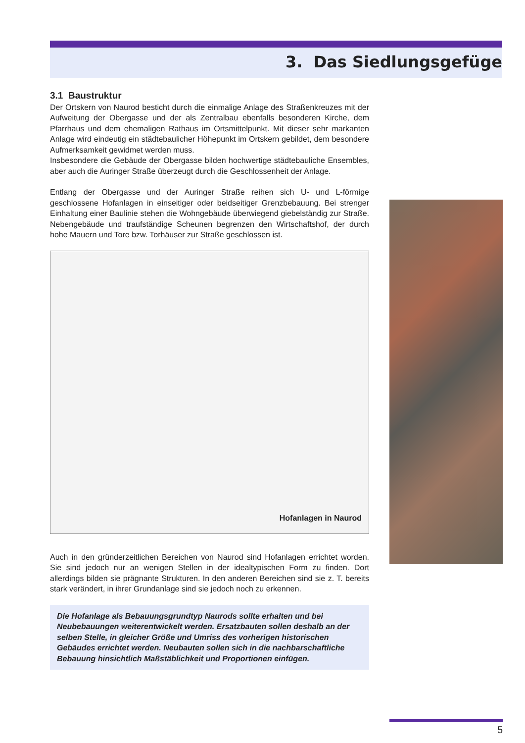3. Das Siedlungsgefüge
3.1 Baustruktur
Der Ortskern von Naurod besticht durch die einmalige Anlage des Straßenkreuzes mit der Aufweitung der Obergasse und der als Zentralbau ebenfalls besonderen Kirche, dem Pfarrhaus und dem ehemaligen Rathaus im Ortsmittelpunkt. Mit dieser sehr markanten Anlage wird eindeutig ein städtebaulicher Höhepunkt im Ortskern gebildet, dem besondere Aufmerksamkeit gewidmet werden muss.
Insbesondere die Gebäude der Obergasse bilden hochwertige städtebauliche Ensembles, aber auch die Auringer Straße überzeugt durch die Geschlossenheit der Anlage.
Entlang der Obergasse und der Auringer Straße reihen sich U- und L-förmige geschlossene Hofanlagen in einseitiger oder beidseitiger Grenzbebauung. Bei strenger Einhaltung einer Baulinie stehen die Wohngebäude überwiegend giebelständig zur Straße. Nebengebäude und traufständige Scheunen begrenzen den Wirtschaftshof, der durch hohe Mauern und Tore bzw. Torhäuser zur Straße geschlossen ist.
Hofanlagen in Naurod
Auch in den gründerzeitlichen Bereichen von Naurod sind Hofanlagen errichtet worden. Sie sind jedoch nur an wenigen Stellen in der idealtypischen Form zu finden. Dort allerdings bilden sie prägnante Strukturen. In den anderen Bereichen sind sie z. T. bereits stark verändert, in ihrer Grundanlage sind sie jedoch noch zu erkennen.
Die Hofanlage als Bebauungsgrundtyp Naurods sollte erhalten und bei Neubebauungen weiterentwickelt werden. Ersatzbauten sollen deshalb an der selben Stelle, in gleicher Größe und Umriss des vorherigen historischen Gebäudes errichtet werden. Neubauten sollen sich in die nachbarschaftliche Bebauung hinsichtlich Maßstäblichkeit und Proportionen einfügen.
5